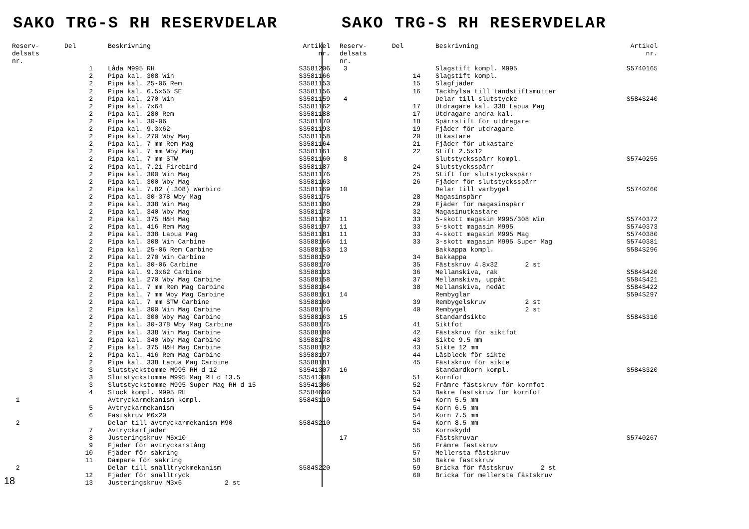SAKO TRG-S RH RESERVDELAR
| Reserv- delsats nr. | Del | Beskrivning | Artikel nr. |
| --- | --- | --- | --- |
| | 1 | Låda M995 RH | S3581206 |
| | 2 | Pipa kal. 308 Win | S3581166 |
| | 2 | Pipa kal. 25-06 Rem | S3581153 |
| | 2 | Pipa kal. 6.5x55 SE | S3581156 |
| | 2 | Pipa kal. 270 Win | S3581159 |
| | 2 | Pipa kal. 7x64 | S3581162 |
| | 2 | Pipa kal. 280 Rem | S3581188 |
| | 2 | Pipa kal. 30-06 | S3581170 |
| | 2 | Pipa kal. 9.3x62 | S3581193 |
| | 2 | Pipa kal. 270 Wby Mag | S3581158 |
| | 2 | Pipa kal. 7 mm Rem Mag | S3581164 |
| | 2 | Pipa kal. 7 mm Wby Mag | S3581161 |
| | 2 | Pipa kal. 7 mm STW | S3581160 |
| | 2 | Pipa kal. 7.21 Firebird | S3581187 |
| | 2 | Pipa kal. 300 Win Mag | S3581176 |
| | 2 | Pipa kal. 300 Wby Mag | S3581163 |
| | 2 | Pipa kal. 7.82 (.308) Warbird | S3581169 |
| | 2 | Pipa kal. 30-378 Wby Mag | S3581175 |
| | 2 | Pipa kal. 338 Win Mag | S3581180 |
| | 2 | Pipa kal. 340 Wby Mag | S3581178 |
| | 2 | Pipa kal. 375 H&H Mag | S3581182 |
| | 2 | Pipa kal. 416 Rem Mag | S3581197 |
| | 2 | Pipa kal. 338 Lapua Mag | S3581181 |
| | 2 | Pipa kal. 308 Win Carbine | S3588166 |
| | 2 | Pipa kal. 25-06 Rem Carbine | S3588153 |
| | 2 | Pipa kal. 270 Win Carbine | S3588159 |
| | 2 | Pipa kal. 30-06 Carbine | S3588170 |
| | 2 | Pipa kal. 9.3x62 Carbine | S3588193 |
| | 2 | Pipa kal. 270 Wby Mag Carbine | S3588158 |
| | 2 | Pipa kal. 7 mm Rem Mag Carbine | S3588164 |
| | 2 | Pipa kal. 7 mm Wby Mag Carbine | S3588161 |
| | 2 | Pipa kal. 7 mm STW Carbine | S3588160 |
| | 2 | Pipa kal. 300 Win Mag Carbine | S3588176 |
| | 2 | Pipa kal. 300 Wby Mag Carbine | S3588163 |
| | 2 | Pipa kal. 30-378 Wby Mag Carbine | S3588175 |
| | 2 | Pipa kal. 338 Win Mag Carbine | S3588180 |
| | 2 | Pipa kal. 340 Wby Mag Carbine | S3588178 |
| | 2 | Pipa kal. 375 H&H Mag Carbine | S3588182 |
| | 2 | Pipa kal. 416 Rem Mag Carbine | S3588197 |
| | 2 | Pipa kal. 338 Lapua Mag Carbine | S3588181 |
| | 3 | Slutstyckstomme M995 RH d 12 | S3541307 |
| | 3 | Slutstyckstomme M995 Mag RH d 13.5 | S3541308 |
| | 3 | Slutstyckstomme M995 Super Mag RH d 15 | S3541306 |
| | 4 | Stock kompl. M995 RH | S2584600 |
| 1 | | Avtryckarmekanism kompl. | S584S110 |
| | 5 | Avtryckarmekanism | |
| | 6 | Fästskruv M6x20 | |
| 2 | | Delar till avtryckarmekanism M90 | S584S210 |
| | 7 | Avtryckarfjäder | |
| | 8 | Justeringskruv M5x10 | |
| | 9 | Fjäder för avtryckarstång | |
| | 10 | Fjäder för säkring | |
| | 11 | Dämpare för säkring | |
| 2 | | Delar till snälltryckmekanism | S584S220 |
| | 12 | Fjäder för snälltryck | |
| 18 | 13 | Justeringskruv M3x6 2 st | |
SAKO TRG-S RH RESERVDELAR
| Reserv- delsats nr. | Del | Beskrivning | Artikel nr. |
| --- | --- | --- | --- |
| 3 | | Slagstift kompl. M995 | S5740165 |
| | 14 | Slagstift kompl. | |
| | 15 | Slagfjäder | |
| | 16 | Täckhylsa till tändstiftsmutter | |
| 4 | | Delar till slutstycke | S584S240 |
| | 17 | Utdragare kal. 338 Lapua Mag | |
| | 17 | Utdragare andra kal. | |
| | 18 | Spärrstift för utdragare | |
| | 19 | Fjäder för utdragare | |
| | 20 | Utkastare | |
| | 21 | Fjäder för utkastare | |
| | 22 | Stift 2.5x12 | |
| 8 | | Slutstycksspärr kompl. | S5740255 |
| | 24 | Slutstycksspärr | |
| | 25 | Stift för slutstycksspärr | |
| | 26 | Fjäder för slutstycksspärr | |
| 10 | | Delar till varbygel | S5740260 |
| | 28 | Magasinspärr | |
| | 29 | Fjäder för magasinspärr | |
| | 32 | Magasinutkastare | |
| 11 | 33 | 5-skott magasin M995/308 Win | S5740372 |
| 11 | 33 | 5-skott magasin M995 | S5740373 |
| 11 | 33 | 4-skott magasin M995 Mag | S5740380 |
| 11 | 33 | 3-skott magasin M995 Super Mag | S5740381 |
| 13 | | Bakkappa kompl. | S584S296 |
| | 34 | Bakkappa | |
| | 35 | Fästskruv 4.8x32 2 st | |
| | 36 | Mellanskiva, rak | S584S420 |
| | 37 | Mellanskiva, uppåt | S584S421 |
| | 38 | Mellanskiva, nedåt | S584S422 |
| 14 | | Rembyglar | S594S297 |
| | 39 | Rembygelskruv 2 st | |
| | 40 | Rembygel 2 st | |
| 15 | | Standardsikte | S584S310 |
| | 41 | Siktfot | |
| | 42 | Fästskruv för siktfot | |
| | 43 | Sikte 9.5 mm | |
| | 43 | Sikte 12 mm | |
| | 44 | Låsbleck för sikte | |
| | 45 | Fästskruv för sikte | |
| 16 | | Standardkorn kompl. | S584S320 |
| | 51 | Kornfot | |
| | 52 | Främre fästskruv för kornfot | |
| | 53 | Bakre fästskruv för kornfot | |
| | 54 | Korn 5.5 mm | |
| | 54 | Korn 6.5 mm | |
| | 54 | Korn 7.5 mm | |
| | 54 | Korn 8.5 mm | |
| | 55 | Kornskydd | |
| 17 | | Fästskruvar | S5740267 |
| | 56 | Främre fästskruv | |
| | 57 | Mellersta fästskruv | |
| | 58 | Bakre fästskruv | |
| | 59 | Bricka för fästskruv 2 st | |
| | 60 | Bricka för mellersta fästskruv | |